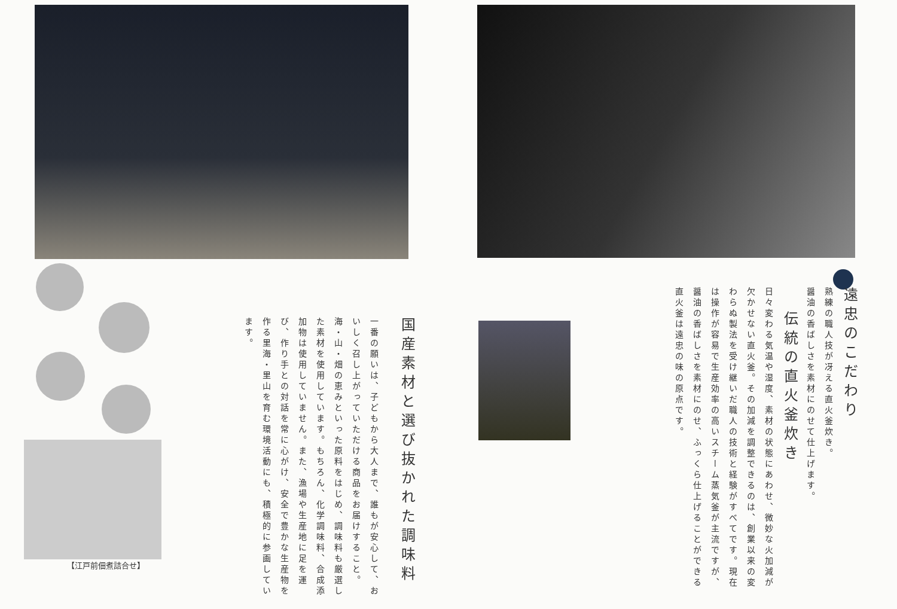【江戸前佃煮詰合せ】
遠忠のこだわり
熟練の職人技が冴える直火釜炊き。
醤油の香ばしさを素材にのせて仕上げます。
伝統の直火釜炊き
日々変わる気温や湿度、素材の状態にあわせ、微妙な火加減が欠かせない直火釜。その加減を調整できるのは、創業以来の変わらぬ製法を受け継いだ職人の技術と経験がすべてです。現在は操作が容易で生産効率の高いスチーム蒸気釜が主流ですが、醤油の香ばしさを素材にのせ、ふっくら仕上げることができる直火釜は遠忠の味の原点です。
国産素材と選び抜かれた調味料
一番の願いは、子どもから大人まで、誰もが安心して、おいしく召し上がっていただける商品をお届けすること。海・山・畑の恵みといった原料をはじめ、調味料も厳選した素材を使用しています。もちろん、化学調味料、合成添加物は使用していません。また、漁場や生産地に足を運び、作り手との対話を常に心がけ、安全で豊かな生産物を作る里海・里山を育む環境活動にも、積極的に参画しています。